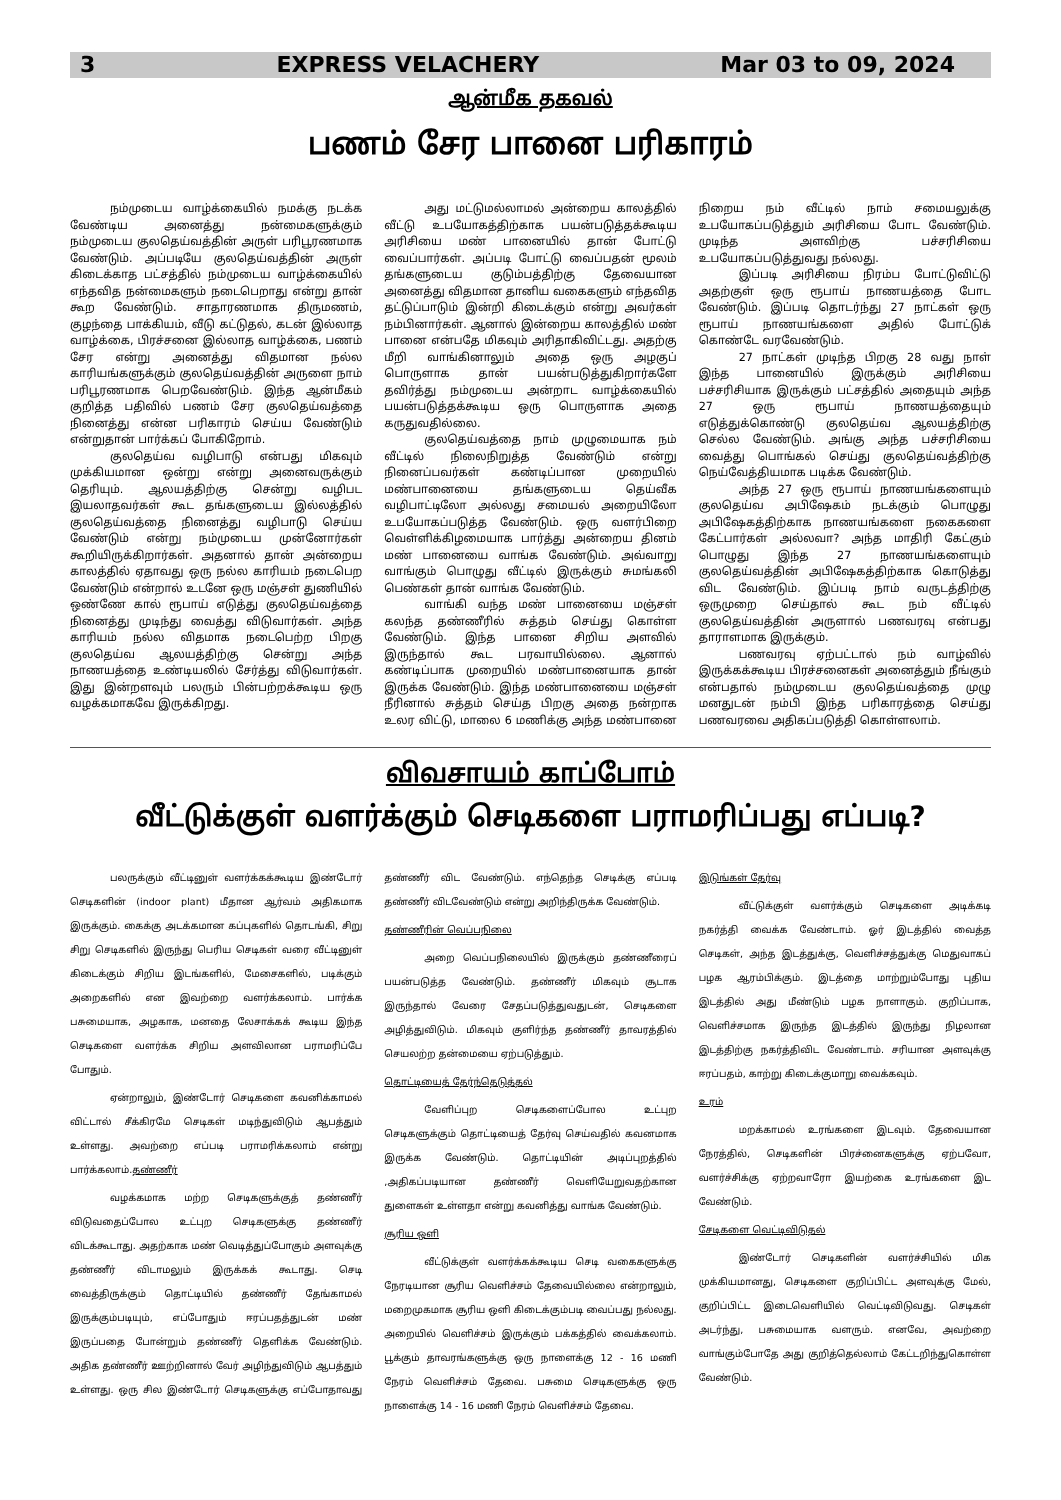3 EXPRESS VELACHERY Mar 03 to 09, 2024
ஆன்மீக தகவல்
பணம் சேர பானை பரிகாரம்
நம்முடைய வாழ்க்கையில் நமக்கு நடக்க வேண்டிய அனைத்து நன்மைகளுக்கும் நம்முடைய குலதெய்வத்தின் அருள் பரிபூரணமாக வேண்டும். அப்படியே குலதெய்வத்தின் அருள் கிடைக்காத பட்சத்தில் நம்முடைய வாழ்க்கையில் எந்தவித நன்மைகளும் நடைபெறாது என்று தான் கூற வேண்டும். சாதாரணமாக திருமணம், குழந்தை பாக்கியம், வீடு கட்டுதல், கடன் இல்லாத வாழ்க்கை, பிரச்சனை இல்லாத வாழ்க்கை, பணம் சேர என்று அனைத்து விதமான நல்ல காரியங்களுக்கும் குலதெய்வத்தின் அருளை நாம் பரிபூரணமாக பெறவேண்டும். இந்த ஆன்மீகம் குறித்த பதிவில் பணம் சேர குலதெய்வத்தை நினைத்து என்ன பரிகாரம் செய்ய வேண்டும் என்றுதான் பார்க்கப் போகிறோம்.
குலதெய்வ வழிபாடு என்பது மிகவும் முக்கியமான ஒன்று என்று அனைவருக்கும் தெரியும். ஆலயத்திற்கு சென்று வழிபட இயலாதவர்கள் கூட தங்களுடைய இல்லத்தில் குலதெய்வத்தை நினைத்து வழிபாடு செய்ய வேண்டும் என்று நம்முடைய முன்னோர்கள் கூறியிருக்கிறார்கள். அதனால் தான் அன்றைய காலத்தில் ஏதாவது ஒரு நல்ல காரியம் நடைபெற வேண்டும் என்றால் உடனே ஒரு மஞ்சள் துணியில் ஒண்ணே கால் ரூபாய் எடுத்து குலதெய்வத்தை நினைத்து முடிந்து வைத்து விடுவார்கள். அந்த காரியம் நல்ல விதமாக நடைபெற்ற பிறகு குலதெய்வ ஆலயத்திற்கு சென்று அந்த நாணயத்தை உண்டியலில் சேர்த்து விடுவார்கள். இது இன்றளவும் பலரும் பின்பற்றக்கூடிய ஒரு வழக்கமாகவே இருக்கிறது.
அது மட்டுமல்லாமல் அன்றைய காலத்தில் வீட்டு உபயோகத்திற்காக பயன்படுத்தக்கூடிய அரிசியை மண் பானையில் தான் போட்டு வைப்பார்கள். அப்படி போட்டு வைப்பதன் மூலம் தங்களுடைய குடும்பத்திற்கு தேவையான அனைத்து விதமான தானிய வகைகளும் எந்தவித தட்டுப்பாடும் இன்றி கிடைக்கும் என்று அவர்கள் நம்பினார்கள். ஆனால் இன்றைய காலத்தில் மண் பானை என்பதே மிகவும் அரிதாகிவிட்டது. அதற்கு மீறி வாங்கினாலும் அதை ஒரு அழகுப் பொருளாக தான் பயன்படுத்துகிறார்களே தவிர்த்து நம்முடைய அன்றாட வாழ்க்கையில் பயன்படுத்தக்கூடிய ஒரு பொருளாக அதை கருதுவதில்லை.
குலதெய்வத்தை நாம் முழுமையாக நம் வீட்டில் நிலைநிறுத்த வேண்டும் என்று நினைப்பவர்கள் கண்டிப்பான முறையில் மண்பானையை தங்களுடைய தெய்வீக வழிபாட்டிலோ அல்லது சமையல் அறையிலோ உபயோகப்படுத்த வேண்டும். ஒரு வளர்பிறை வெள்ளிக்கிழமையாக பார்த்து அன்றைய தினம் மண் பானையை வாங்க வேண்டும். அவ்வாறு வாங்கும் பொழுது வீட்டில் இருக்கும் சுமங்கலி பெண்கள் தான் வாங்க வேண்டும்.
வாங்கி வந்த மண் பானையை மஞ்சள் கலந்த தண்ணீரில் சுத்தம் செய்து கொள்ள வேண்டும். இந்த பானை சிறிய அளவில் இருந்தால் கூட பரவாயில்லை. ஆனால் கண்டிப்பாக முறையில் மண்பானையாக தான் இருக்க வேண்டும். இந்த மண்பானையை மஞ்சள் நீரினால் சுத்தம் செய்த பிறகு அதை நன்றாக உலர விட்டு, மாலை 6 மணிக்கு அந்த மண்பானை நிறைய நம் வீட்டில் நாம் சமையலுக்கு உபயோகப்படுத்தும் அரிசியை போட வேண்டும். முடிந்த அளவிற்கு பச்சரிசியை உபயோகப்படுத்துவது நல்லது.
இப்படி அரிசியை நிரம்ப போட்டுவிட்டு அதற்குள் ஒரு ரூபாய் நாணயத்தை போட வேண்டும். இப்படி தொடர்ந்து 27 நாட்கள் ஒரு ரூபாய் நாணயங்களை அதில் போட்டுக் கொண்டே வரவேண்டும்.
27 நாட்கள் முடிந்த பிறகு 28 வது நாள் இந்த பானையில் இருக்கும் அரிசியை பச்சரிசியாக இருக்கும் பட்சத்தில் அதையும் அந்த 27 ஒரு ரூபாய் நாணயத்தையும் எடுத்துக்கொண்டு குலதெய்வ ஆலயத்திற்கு செல்ல வேண்டும். அங்கு அந்த பச்சரிசியை வைத்து பொங்கல் செய்து குலதெய்வத்திற்கு நெய்வேத்தியமாக படிக்க வேண்டும்.
அந்த 27 ஒரு ரூபாய் நாணயங்களையும் குலதெய்வ அபிஷேகம் நடக்கும் பொழுது அபிஷேகத்திற்காக நாணயங்களை நகைகளை கேட்பார்கள் அல்லவா? அந்த மாதிரி கேட்கும் பொழுது இந்த 27 நாணயங்களையும் குலதெய்வத்தின் அபிஷேகத்திற்காக கொடுத்து விட வேண்டும். இப்படி நாம் வருடத்திற்கு ஒருமுறை செய்தால் கூட நம் வீட்டில் குலதெய்வத்தின் அருளால் பணவரவு என்பது தாராளமாக இருக்கும்.
பணவரவு ஏற்பட்டால் நம் வாழ்வில் இருக்கக்கூடிய பிரச்சனைகள் அனைத்தும் நீங்கும் என்பதால் நம்முடைய குலதெய்வத்தை முழு மனதுடன் நம்பி இந்த பரிகாரத்தை செய்து பணவரவை அதிகப்படுத்தி கொள்ளலாம்.
விவசாயம் காப்போம்
வீட்டுக்குள் வளர்க்கும் செடிகளை பராமரிப்பது எப்படி?
பலருக்கும் வீட்டினுள் வளர்க்கக்கூடிய இண்டோர் செடிகளின் (indoor plant) மீதான ஆர்வம் அதிகமாக இருக்கும். கைக்கு அடக்கமான கப்புகளில் தொடங்கி, சிறு சிறு செடிகளில் இருந்து பெரிய செடிகள் வரை வீட்டினுள் கிடைக்கும் சிறிய இடங்களில், மேசைகளில், படிக்கும் அறைகளில் என இவற்றை வளர்க்கலாம். பார்க்க பசுமையாக, அழகாக, மனதை லேசாக்கக் கூடிய இந்த செடிகளை வளர்க்க சிறிய அளவிலான பராமரிப்பே போதும்.
ஏன்றாலும், இண்டோர் செடிகளை கவனிக்காமல் விட்டால் சீக்கிரமே செடிகள் மடிந்துவிடும் ஆபத்தும் உள்ளது. அவற்றை எப்படி பராமரிக்கலாம் என்று பார்க்கலாம்.தண்ணீர்
வழக்கமாக மற்ற செடிகளுக்குத் தண்ணீர் விடுவதைப்போல உட்புற செடிகளுக்கு தண்ணீர் விடக்கூடாது. அதற்காக மண் வெடித்துப்போகும் அளவுக்கு தண்ணீர் விடாமலும் இருக்கக் கூடாது. செடி வைத்திருக்கும் தொட்டியில் தண்ணீர் தேங்காமல் இருக்கும்படியும், எப்போதும் ஈரப்பதத்துடன் மண் இருப்பதை போன்றும் தண்ணீர் தெளிக்க வேண்டும். அதிக தண்ணீர் ஊற்றினால் வேர் அழிந்துவிடும் ஆபத்தும் உள்ளது. ஒரு சில இண்டோர் செடிகளுக்கு எப்போதாவது தண்ணீர் விட வேண்டும். எந்தெந்த செடிக்கு எப்படி தண்ணீர் விடவேண்டும் என்று அறிந்திருக்க வேண்டும்.
தண்ணீரின் வெப்பநிலை
அறை வெப்பநிலையில் இருக்கும் தண்ணீரைப் பயன்படுத்த வேண்டும். தண்ணீர் மிகவும் சூடாக இருந்தால் வேரை சேதப்படுத்துவதுடன், செடிகளை அழித்துவிடும். மிகவும் குளிர்ந்த தண்ணீர் தாவரத்தில் செயலற்ற தன்மையை ஏற்படுத்தும்.
தொட்டியைத் தேர்ந்தெடுத்தல்
வேளிப்புற செடிகளைப்போல உட்புற செடிகளுக்கும் தொட்டியைத் தேர்வு செய்வதில் கவனமாக இருக்க வேண்டும். தொட்டியின் அடிப்புறத்தில் ,அதிகப்படியான தண்ணீர் வெளியேறுவதற்கான துளைகள் உள்ளதா என்று கவனித்து வாங்க வேண்டும்.
சூரிய ஒளி
வீட்டுக்குள் வளர்க்கக்கூடிய செடி வகைகளுக்கு நேரடியான சூரிய வெளிச்சம் தேவையில்லை என்றாலும், மறைமுகமாக சூரிய ஒளி கிடைக்கும்படி வைப்பது நல்லது. அறையில் வெளிச்சம் இருக்கும் பக்கத்தில் வைக்கலாம். பூக்கும் தாவரங்களுக்கு ஒரு நாளைக்கு 12 - 16 மணி நேரம் வெளிச்சம் தேவை. பசுமை செடிகளுக்கு ஒரு நாளைக்கு 14 - 16 மணி நேரம் வெளிச்சம் தேவை.
இடுங்கள் தேர்வு
வீட்டுக்குள் வளர்க்கும் செடிகளை அடிக்கடி நகர்த்தி வைக்க வேண்டாம். ஓர் இடத்தில் வைத்த செடிகள், அந்த இடத்துக்கு, வெளிச்சத்துக்கு மெதுவாகப் பழக ஆரம்பிக்கும். இடத்தை மாற்றும்போது புதிய இடத்தில் அது மீண்டும் பழக நாளாகும். குறிப்பாக, வெளிச்சமாக இருந்த இடத்தில் இருந்து நிழலான இடத்திற்கு நகர்த்திவிட வேண்டாம். சரியான அளவுக்கு ஈரப்பதம், காற்று கிடைக்குமாறு வைக்கவும்.
உரம்
மறக்காமல் உரங்களை இடவும். தேவையான நேரத்தில், செடிகளின் பிரச்னைகளுக்கு ஏற்பவோ, வளர்ச்சிக்கு ஏற்றவாரோ இயற்கை உரங்களை இட வேண்டும்.
சேடிகளை வெட்டிவிடுதல்
இண்டோர் செடிகளின் வளர்ச்சியில் மிக முக்கியமானது, செடிகளை குறிப்பிட்ட அளவுக்கு மேல், குறிப்பிட்ட இடைவெளியில் வெட்டிவிடுவது. செடிகள் அடர்ந்து, பசுமையாக வளரும். எனவே, அவற்றை வாங்கும்போதே அது குறித்தெல்லாம் கேட்டறிந்துகொள்ள வேண்டும்.